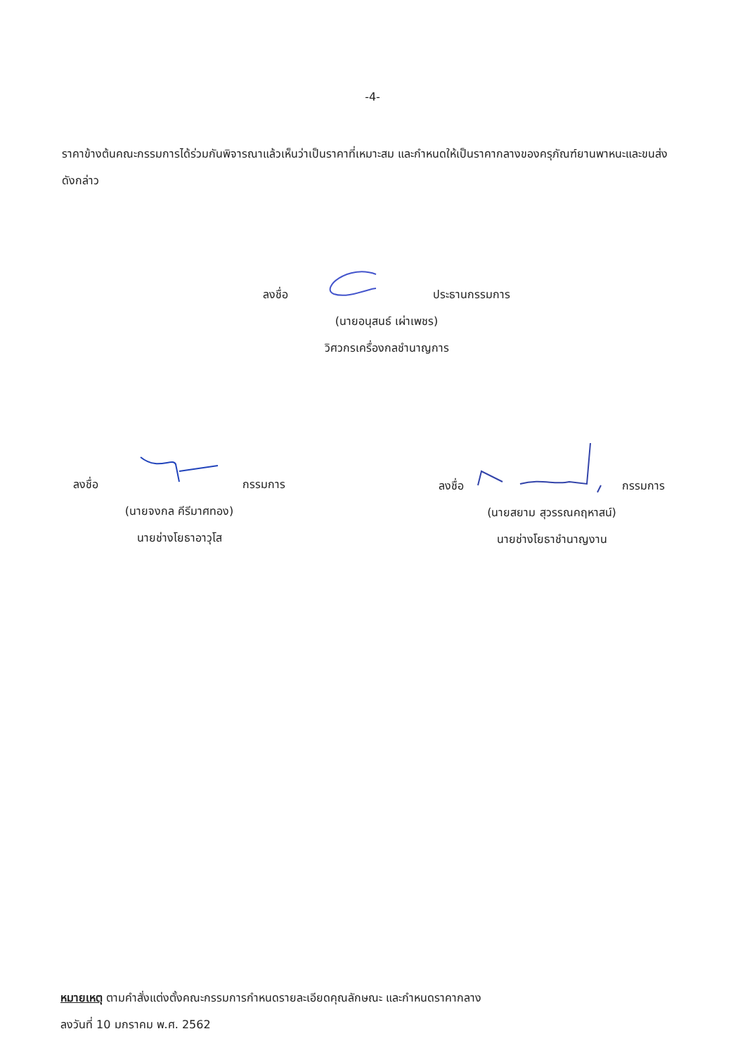-4-
ราคาข้างต้นคณะกรรมการได้ร่วมกันพิจารณาแล้วเห็นว่าเป็นราคาที่เหมาะสม และกำหนดให้เป็นราคากลางของครุภัณฑ์ยานพาหนะและขนส่งดังกล่าว
ลงชื่อ ประธานกรรมการ
(นายอนุสนธ์ เผ่าเพชร)
วิศวกรเครื่องกลชำนาญการ
ลงชื่อ กรรมการ
(นายจงกล คีรีมาศทอง)
นายช่างโยธาอาวุโส
ลงชื่อ กรรมการ
(นายสยาม สุวรรณคฤหาสน์)
นายช่างโยธาชำนาญงาน
หมายเหตุ ตามคำสั่งแต่งตั้งคณะกรรมการกำหนดรายละเอียดคุณลักษณะ และกำหนดราคากลาง
ลงวันที่ 10 มกราคม พ.ศ. 2562